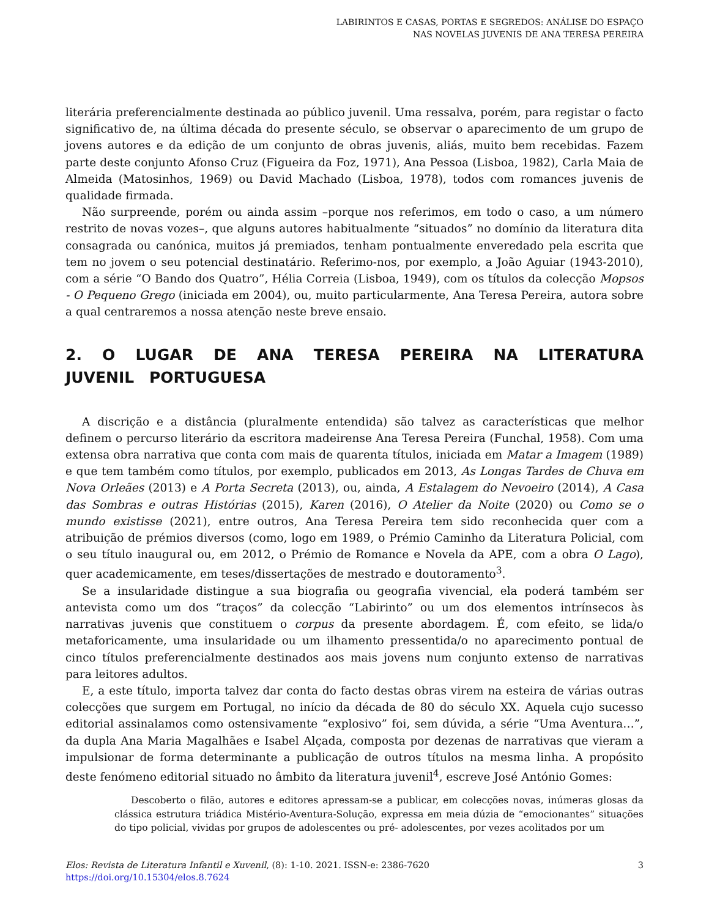LABIRINTOS E CASAS, PORTAS E SEGREDOS: ANÁLISE DO ESPAÇO
NAS NOVELAS JUVENIS DE ANA TERESA PEREIRA
literária preferencialmente destinada ao público juvenil. Uma ressalva, porém, para registar o facto significativo de, na última década do presente século, se observar o aparecimento de um grupo de jovens autores e da edição de um conjunto de obras juvenis, aliás, muito bem recebidas. Fazem parte deste conjunto Afonso Cruz (Figueira da Foz, 1971), Ana Pessoa (Lisboa, 1982), Carla Maia de Almeida (Matosinhos, 1969) ou David Machado (Lisboa, 1978), todos com romances juvenis de qualidade firmada.
Não surpreende, porém ou ainda assim –porque nos referimos, em todo o caso, a um número restrito de novas vozes–, que alguns autores habitualmente “situados” no domínio da literatura dita consagrada ou canónica, muitos já premiados, tenham pontualmente enveredado pela escrita que tem no jovem o seu potencial destinatário. Referimo-nos, por exemplo, a João Aguiar (1943-2010), com a série “O Bando dos Quatro”, Hélia Correia (Lisboa, 1949), com os títulos da colecção Mopsos - O Pequeno Grego (iniciada em 2004), ou, muito particularmente, Ana Teresa Pereira, autora sobre a qual centraremos a nossa atenção neste breve ensaio.
2. O LUGAR DE ANA TERESA PEREIRA NA LITERATURA JUVENIL PORTUGUESA
A discrição e a distância (pluralmente entendida) são talvez as características que melhor definem o percurso literário da escritora madeirense Ana Teresa Pereira (Funchal, 1958). Com uma extensa obra narrativa que conta com mais de quarenta títulos, iniciada em Matar a Imagem (1989) e que tem também como títulos, por exemplo, publicados em 2013, As Longas Tardes de Chuva em Nova Orleães (2013) e A Porta Secreta (2013), ou, ainda, A Estalagem do Nevoeiro (2014), A Casa das Sombras e outras Histórias (2015), Karen (2016), O Atelier da Noite (2020) ou Como se o mundo existisse (2021), entre outros, Ana Teresa Pereira tem sido reconhecida quer com a atribuição de prémios diversos (como, logo em 1989, o Prémio Caminho da Literatura Policial, com o seu título inaugural ou, em 2012, o Prémio de Romance e Novela da APE, com a obra O Lago), quer academicamente, em teses/dissertações de mestrado e doutoramento<sup>3</sup>.
Se a insularidade distingue a sua biografia ou geografia vivencial, ela poderá também ser antevista como um dos “traços” da colecção “Labirinto” ou um dos elementos intrínsecos às narrativas juvenis que constituem o corpus da presente abordagem. É, com efeito, se lida/o metaforicamente, uma insularidade ou um ilhamento pressentida/o no aparecimento pontual de cinco títulos preferencialmente destinados aos mais jovens num conjunto extenso de narrativas para leitores adultos.
E, a este título, importa talvez dar conta do facto destas obras virem na esteira de várias outras colecções que surgem em Portugal, no início da década de 80 do século XX. Aquela cujo sucesso editorial assinalamos como ostensivamente “explosivo” foi, sem dúvida, a série “Uma Aventura…”, da dupla Ana Maria Magalhães e Isabel Alçada, composta por dezenas de narrativas que vieram a impulsionar de forma determinante a publicação de outros títulos na mesma linha. A propósito deste fenómeno editorial situado no âmbito da literatura juvenil<sup>4</sup>, escreve José António Gomes:
Descoberto o filão, autores e editores apressam-se a publicar, em colecções novas, inúmeras glosas da clássica estrutura triádica Mistério-Aventura-Solução, expressa em meia dúzia de “emocionantes” situações do tipo policial, vividas por grupos de adolescentes ou pré- adolescentes, por vezes acolitados por um
Elos: Revista de Literatura Infantil e Xuvenil, (8): 1-10. 2021. ISSN-e: 2386-7620
https://doi.org/10.15304/elos.8.7624
3